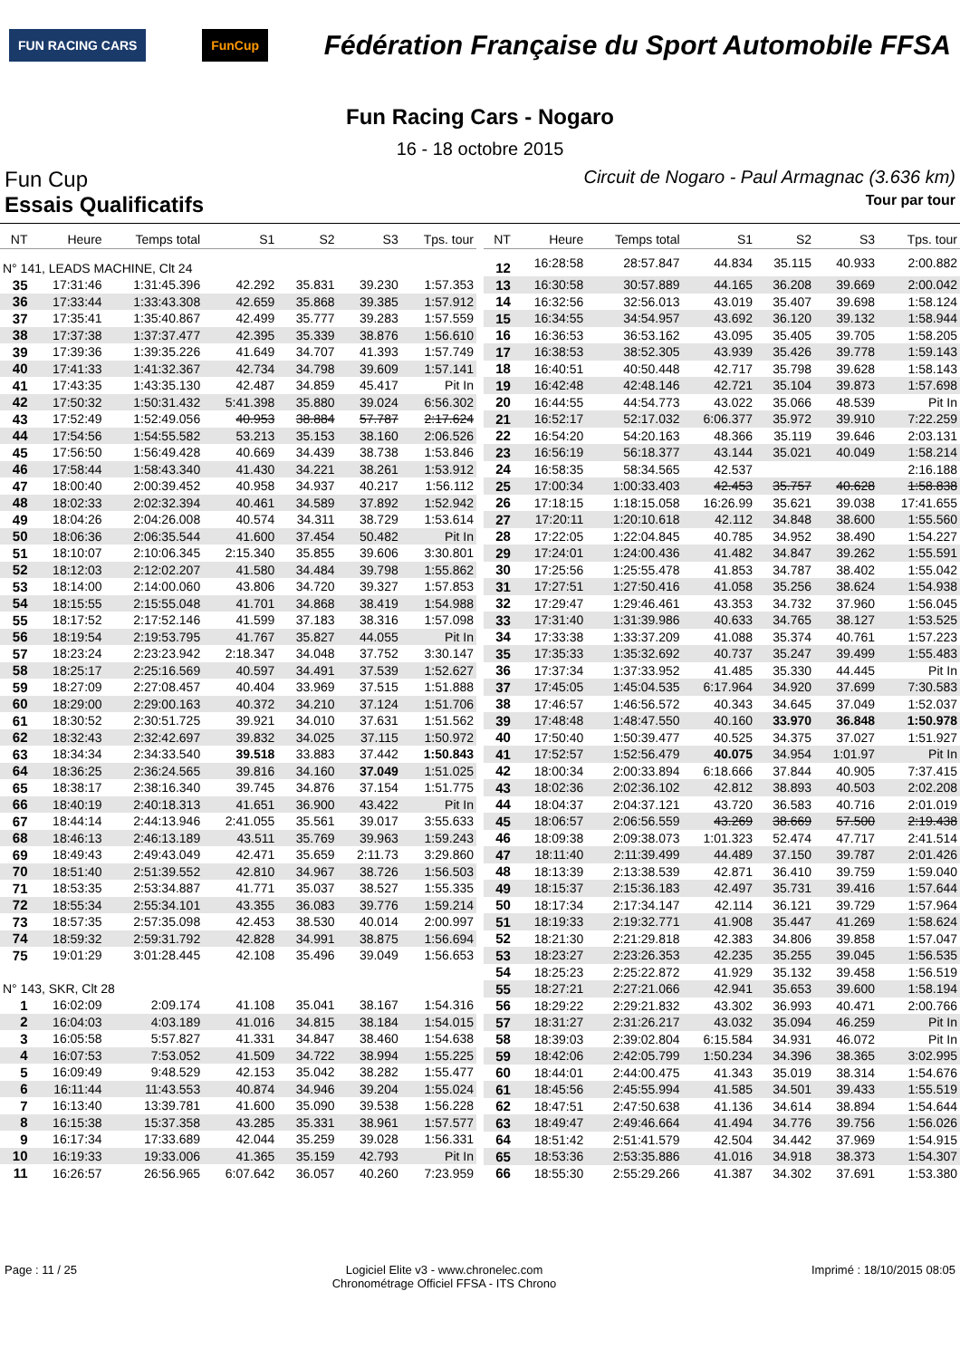FUN RACING CARS FunCup
Fédération Française du Sport Automobile FFSA
Fun Racing Cars - Nogaro
16 - 18 octobre 2015
Fun Cup Circuit de Nogaro - Paul Armagnac (3.636 km)
Essais Qualificatifs Tour par tour
| NT | Heure | Temps total | S1 | S2 | S3 | Tps. tour |
| --- | --- | --- | --- | --- | --- | --- |
| N° 141, LEADS MACHINE, Clt 24 | | | | | | |
| 35 | 17:31:46 | 1:31:45.396 | 42.292 | 35.831 | 39.230 | 1:57.353 |
| 36 | 17:33:44 | 1:33:43.308 | 42.659 | 35.868 | 39.385 | 1:57.912 |
| 37 | 17:35:41 | 1:35:40.867 | 42.499 | 35.777 | 39.283 | 1:57.559 |
| 38 | 17:37:38 | 1:37:37.477 | 42.395 | 35.339 | 38.876 | 1:56.610 |
| 39 | 17:39:36 | 1:39:35.226 | 41.649 | 34.707 | 41.393 | 1:57.749 |
| 40 | 17:41:33 | 1:41:32.367 | 42.734 | 34.798 | 39.609 | 1:57.141 |
| 41 | 17:43:35 | 1:43:35.130 | 42.487 | 34.859 | 45.417 | Pit In |
| 42 | 17:50:32 | 1:50:31.432 | 5:41.398 | 35.880 | 39.024 | 6:56.302 |
| 43 | 17:52:49 | 1:52:49.056 | 40.953 | 38.884 | 57.787 | 2:17.624 |
| 44 | 17:54:56 | 1:54:55.582 | 53.213 | 35.153 | 38.160 | 2:06.526 |
| 45 | 17:56:50 | 1:56:49.428 | 40.669 | 34.439 | 38.738 | 1:53.846 |
| 46 | 17:58:44 | 1:58:43.340 | 41.430 | 34.221 | 38.261 | 1:53.912 |
| 47 | 18:00:40 | 2:00:39.452 | 40.958 | 34.937 | 40.217 | 1:56.112 |
| 48 | 18:02:33 | 2:02:32.394 | 40.461 | 34.589 | 37.892 | 1:52.942 |
| 49 | 18:04:26 | 2:04:26.008 | 40.574 | 34.311 | 38.729 | 1:53.614 |
| 50 | 18:06:36 | 2:06:35.544 | 41.600 | 37.454 | 50.482 | Pit In |
| 51 | 18:10:07 | 2:10:06.345 | 2:15.340 | 35.855 | 39.606 | 3:30.801 |
| 52 | 18:12:03 | 2:12:02.207 | 41.580 | 34.484 | 39.798 | 1:55.862 |
| 53 | 18:14:00 | 2:14:00.060 | 43.806 | 34.720 | 39.327 | 1:57.853 |
| 54 | 18:15:55 | 2:15:55.048 | 41.701 | 34.868 | 38.419 | 1:54.988 |
| 55 | 18:17:52 | 2:17:52.146 | 41.599 | 37.183 | 38.316 | 1:57.098 |
| 56 | 18:19:54 | 2:19:53.795 | 41.767 | 35.827 | 44.055 | Pit In |
| 57 | 18:23:24 | 2:23:23.942 | 2:18.347 | 34.048 | 37.752 | 3:30.147 |
| 58 | 18:25:17 | 2:25:16.569 | 40.597 | 34.491 | 37.539 | 1:52.627 |
| 59 | 18:27:09 | 2:27:08.457 | 40.404 | 33.969 | 37.515 | 1:51.888 |
| 60 | 18:29:00 | 2:29:00.163 | 40.372 | 34.210 | 37.124 | 1:51.706 |
| 61 | 18:30:52 | 2:30:51.725 | 39.921 | 34.010 | 37.631 | 1:51.562 |
| 62 | 18:32:43 | 2:32:42.697 | 39.832 | 34.025 | 37.115 | 1:50.972 |
| 63 | 18:34:34 | 2:34:33.540 | 39.518 | 33.883 | 37.442 | 1:50.843 |
| 64 | 18:36:25 | 2:36:24.565 | 39.816 | 34.160 | 37.049 | 1:51.025 |
| 65 | 18:38:17 | 2:38:16.340 | 39.745 | 34.876 | 37.154 | 1:51.775 |
| 66 | 18:40:19 | 2:40:18.313 | 41.651 | 36.900 | 43.422 | Pit In |
| 67 | 18:44:14 | 2:44:13.946 | 2:41.055 | 35.561 | 39.017 | 3:55.633 |
| 68 | 18:46:13 | 2:46:13.189 | 43.511 | 35.769 | 39.963 | 1:59.243 |
| 69 | 18:49:43 | 2:49:43.049 | 42.471 | 35.659 | 2:11.73 | 3:29.860 |
| 70 | 18:51:40 | 2:51:39.552 | 42.810 | 34.967 | 38.726 | 1:56.503 |
| 71 | 18:53:35 | 2:53:34.887 | 41.771 | 35.037 | 38.527 | 1:55.335 |
| 72 | 18:55:34 | 2:55:34.101 | 43.355 | 36.083 | 39.776 | 1:59.214 |
| 73 | 18:57:35 | 2:57:35.098 | 42.453 | 38.530 | 40.014 | 2:00.997 |
| 74 | 18:59:32 | 2:59:31.792 | 42.828 | 34.991 | 38.875 | 1:56.694 |
| 75 | 19:01:29 | 3:01:28.445 | 42.108 | 35.496 | 39.049 | 1:56.653 |
| N° 143, SKR, Clt 28 | | | | | | |
| 1 | 16:02:09 | 2:09.174 | 41.108 | 35.041 | 38.167 | 1:54.316 |
| 2 | 16:04:03 | 4:03.189 | 41.016 | 34.815 | 38.184 | 1:54.015 |
| 3 | 16:05:58 | 5:57.827 | 41.331 | 34.847 | 38.460 | 1:54.638 |
| 4 | 16:07:53 | 7:53.052 | 41.509 | 34.722 | 38.994 | 1:55.225 |
| 5 | 16:09:49 | 9:48.529 | 42.153 | 35.042 | 38.282 | 1:55.477 |
| 6 | 16:11:44 | 11:43.553 | 40.874 | 34.946 | 39.204 | 1:55.024 |
| 7 | 16:13:40 | 13:39.781 | 41.600 | 35.090 | 39.538 | 1:56.228 |
| 8 | 16:15:38 | 15:37.358 | 43.285 | 35.331 | 38.961 | 1:57.577 |
| 9 | 16:17:34 | 17:33.689 | 42.044 | 35.259 | 39.028 | 1:56.331 |
| 10 | 16:19:33 | 19:33.006 | 41.365 | 35.159 | 42.793 | Pit In |
| 11 | 16:26:57 | 26:56.965 | 6:07.642 | 36.057 | 40.260 | 7:23.959 |
| NT | Heure | Temps total | S1 | S2 | S3 | Tps. tour |
| --- | --- | --- | --- | --- | --- | --- |
| 12 | 16:28:58 | 28:57.847 | 44.834 | 35.115 | 40.933 | 2:00.882 |
| 13 | 16:30:58 | 30:57.889 | 44.165 | 36.208 | 39.669 | 2:00.042 |
| 14 | 16:32:56 | 32:56.013 | 43.019 | 35.407 | 39.698 | 1:58.124 |
| 15 | 16:34:55 | 34:54.957 | 43.692 | 36.120 | 39.132 | 1:58.944 |
| 16 | 16:36:53 | 36:53.162 | 43.095 | 35.405 | 39.705 | 1:58.205 |
| 17 | 16:38:53 | 38:52.305 | 43.939 | 35.426 | 39.778 | 1:59.143 |
| 18 | 16:40:51 | 40:50.448 | 42.717 | 35.798 | 39.628 | 1:58.143 |
| 19 | 16:42:48 | 42:48.146 | 42.721 | 35.104 | 39.873 | 1:57.698 |
| 20 | 16:44:55 | 44:54.773 | 43.022 | 35.066 | 48.539 | Pit In |
| 21 | 16:52:17 | 52:17.032 | 6:06.377 | 35.972 | 39.910 | 7:22.259 |
| 22 | 16:54:20 | 54:20.163 | 48.366 | 35.119 | 39.646 | 2:03.131 |
| 23 | 16:56:19 | 56:18.377 | 43.144 | 35.021 | 40.049 | 1:58.214 |
| 24 | 16:58:35 | 58:34.565 | 42.537 | | | 2:16.188 |
| 25 | 17:00:34 | 1:00:33.403 | 42.453 | 35.757 | 40.628 | 1:58.838 |
| 26 | 17:18:15 | 1:18:15.058 | 16:26.99 | 35.621 | 39.038 | 17:41.655 |
| 27 | 17:20:11 | 1:20:10.618 | 42.112 | 34.848 | 38.600 | 1:55.560 |
| 28 | 17:22:05 | 1:22:04.845 | 40.785 | 34.952 | 38.490 | 1:54.227 |
| 29 | 17:24:01 | 1:24:00.436 | 41.482 | 34.847 | 39.262 | 1:55.591 |
| 30 | 17:25:56 | 1:25:55.478 | 41.853 | 34.787 | 38.402 | 1:55.042 |
| 31 | 17:27:51 | 1:27:50.416 | 41.058 | 35.256 | 38.624 | 1:54.938 |
| 32 | 17:29:47 | 1:29:46.461 | 43.353 | 34.732 | 37.960 | 1:56.045 |
| 33 | 17:31:40 | 1:31:39.986 | 40.633 | 34.765 | 38.127 | 1:53.525 |
| 34 | 17:33:38 | 1:33:37.209 | 41.088 | 35.374 | 40.761 | 1:57.223 |
| 35 | 17:35:33 | 1:35:32.692 | 40.737 | 35.247 | 39.499 | 1:55.483 |
| 36 | 17:37:34 | 1:37:33.952 | 41.485 | 35.330 | 44.445 | Pit In |
| 37 | 17:45:05 | 1:45:04.535 | 6:17.964 | 34.920 | 37.699 | 7:30.583 |
| 38 | 17:46:57 | 1:46:56.572 | 40.343 | 34.645 | 37.049 | 1:52.037 |
| 39 | 17:48:48 | 1:48:47.550 | 40.160 | 33.970 | 36.848 | 1:50.978 |
| 40 | 17:50:40 | 1:50:39.477 | 40.525 | 34.375 | 37.027 | 1:51.927 |
| 41 | 17:52:57 | 1:52:56.479 | 40.075 | 34.954 | 1:01.97 | Pit In |
| 42 | 18:00:34 | 2:00:33.894 | 6:18.666 | 37.844 | 40.905 | 7:37.415 |
| 43 | 18:02:36 | 2:02:36.102 | 42.812 | 38.893 | 40.503 | 2:02.208 |
| 44 | 18:04:37 | 2:04:37.121 | 43.720 | 36.583 | 40.716 | 2:01.019 |
| 45 | 18:06:57 | 2:06:56.559 | 43.269 | 38.669 | 57.500 | 2:19.438 |
| 46 | 18:09:38 | 2:09:38.073 | 1:01.323 | 52.474 | 47.717 | 2:41.514 |
| 47 | 18:11:40 | 2:11:39.499 | 44.489 | 37.150 | 39.787 | 2:01.426 |
| 48 | 18:13:39 | 2:13:38.539 | 42.871 | 36.410 | 39.759 | 1:59.040 |
| 49 | 18:15:37 | 2:15:36.183 | 42.497 | 35.731 | 39.416 | 1:57.644 |
| 50 | 18:17:34 | 2:17:34.147 | 42.114 | 36.121 | 39.729 | 1:57.964 |
| 51 | 18:19:33 | 2:19:32.771 | 41.908 | 35.447 | 41.269 | 1:58.624 |
| 52 | 18:21:30 | 2:21:29.818 | 42.383 | 34.806 | 39.858 | 1:57.047 |
| 53 | 18:23:27 | 2:23:26.353 | 42.235 | 35.255 | 39.045 | 1:56.535 |
| 54 | 18:25:23 | 2:25:22.872 | 41.929 | 35.132 | 39.458 | 1:56.519 |
| 55 | 18:27:21 | 2:27:21.066 | 42.941 | 35.653 | 39.600 | 1:58.194 |
| 56 | 18:29:22 | 2:29:21.832 | 43.302 | 36.993 | 40.471 | 2:00.766 |
| 57 | 18:31:27 | 2:31:26.217 | 43.032 | 35.094 | 46.259 | Pit In |
| 58 | 18:39:03 | 2:39:02.804 | 6:15.584 | 34.931 | 46.072 | Pit In |
| 59 | 18:42:06 | 2:42:05.799 | 1:50.234 | 34.396 | 38.365 | 3:02.995 |
| 60 | 18:44:01 | 2:44:00.475 | 41.343 | 35.019 | 38.314 | 1:54.676 |
| 61 | 18:45:56 | 2:45:55.994 | 41.585 | 34.501 | 39.433 | 1:55.519 |
| 62 | 18:47:51 | 2:47:50.638 | 41.136 | 34.614 | 38.894 | 1:54.644 |
| 63 | 18:49:47 | 2:49:46.664 | 41.494 | 34.776 | 39.756 | 1:56.026 |
| 64 | 18:51:42 | 2:51:41.579 | 42.504 | 34.442 | 37.969 | 1:54.915 |
| 65 | 18:53:36 | 2:53:35.886 | 41.016 | 34.918 | 38.373 | 1:54.307 |
| 66 | 18:55:30 | 2:55:29.266 | 41.387 | 34.302 | 37.691 | 1:53.380 |
Page : 11 / 25 Logiciel Elite v3 - www.chronelec.com
Chronométrage Officiel FFSA - ITS Chrono Imprimé : 18/10/2015 08:05